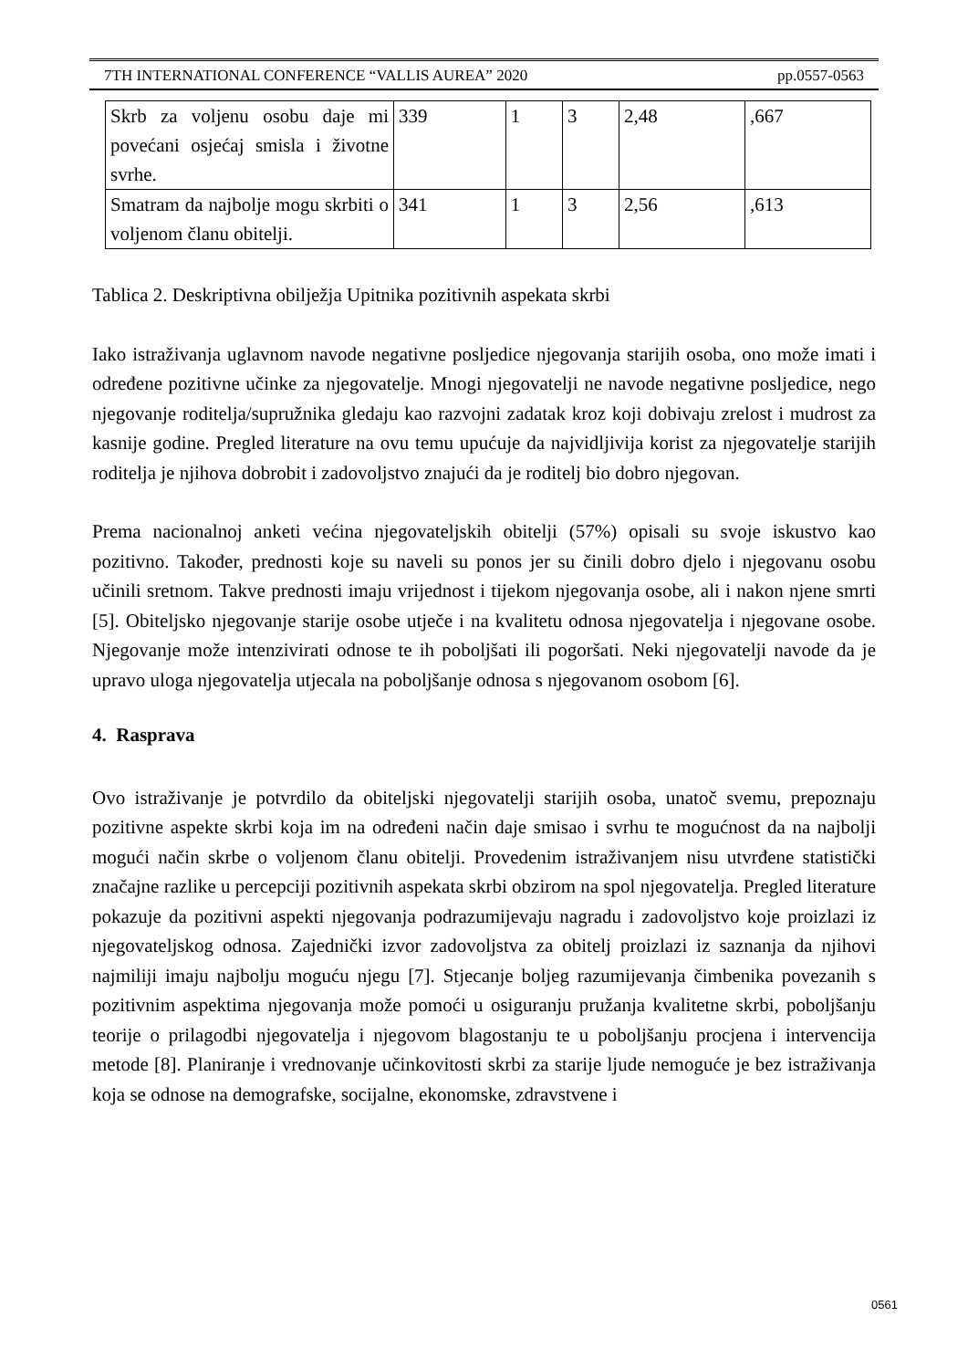7TH INTERNATIONAL CONFERENCE “VALLIS AUREA” 2020 pp.0557-0563
| Skrb za voljenu osobu daje mi povećani osjećaj smisla i životne svrhe. | 339 | 1 | 3 | 2,48 | ,667 |
| Smatram da najbolje mogu skrbiti o voljenom članu obitelji. | 341 | 1 | 3 | 2,56 | ,613 |
Tablica 2. Deskriptivna obilježja Upitnika pozitivnih aspekata skrbi
Iako istraživanja uglavnom navode negativne posljedice njegovanja starijih osoba, ono može imati i određene pozitivne učinke za njegovatelje. Mnogi njegovatelji ne navode negativne posljedice, nego njegovanje roditelja/supružnika gledaju kao razvojni zadatak kroz koji dobivaju zrelost i mudrost za kasnije godine. Pregled literature na ovu temu upućuje da najvidljivija korist za njegovatelje starijih roditelja je njihova dobrobit i zadovoljstvo znajući da je roditelj bio dobro njegovan.
Prema nacionalnoj anketi većina njegovateljskih obitelji (57%) opisali su svoje iskustvo kao pozitivno. Također, prednosti koje su naveli su ponos jer su činili dobro djelo i njegovanu osobu učinili sretnom. Takve prednosti imaju vrijednost i tijekom njegovanja osobe, ali i nakon njene smrti [5]. Obiteljsko njegovanje starije osobe utječe i na kvalitetu odnosa njegovatelja i njegovane osobe. Njegovanje može intenzivirati odnose te ih poboljšati ili pogoršati. Neki njegovatelji navode da je upravo uloga njegovatelja utjecala na poboljšanje odnosa s njegovanom osobom [6].
4. Rasprava
Ovo istraživanje je potvrdilo da obiteljski njegovatelji starijih osoba, unatoč svemu, prepoznaju pozitivne aspekte skrbi koja im na određeni način daje smisao i svrhu te mogućnost da na najbolji mogući način skrbe o voljenom članu obitelji. Provedenim istraživanjem nisu utvrđene statistički značajne razlike u percepciji pozitivnih aspekata skrbi obzirom na spol njegovatelja. Pregled literature pokazuje da pozitivni aspekti njegovanja podrazumijevaju nagradu i zadovoljstvo koje proizlazi iz njegovateljskog odnosa. Zajednički izvor zadovoljstva za obitelj proizlazi iz saznanja da njihovi najmiliji imaju najbolju moguću njegu [7]. Stjecanje boljeg razumijevanja čimbenika povezanih s pozitivnim aspektima njegovanja može pomoći u osiguranju pružanja kvalitetne skrbi, poboljšanju teorije o prilagodbi njegovatelja i njegovom blagostanju te u poboljšanju procjena i intervencija metode [8]. Planiranje i vrednovanje učinkovitosti skrbi za starije ljude nemoguće je bez istraživanja koja se odnose na demografske, socijalne, ekonomske, zdravstvene i
0561